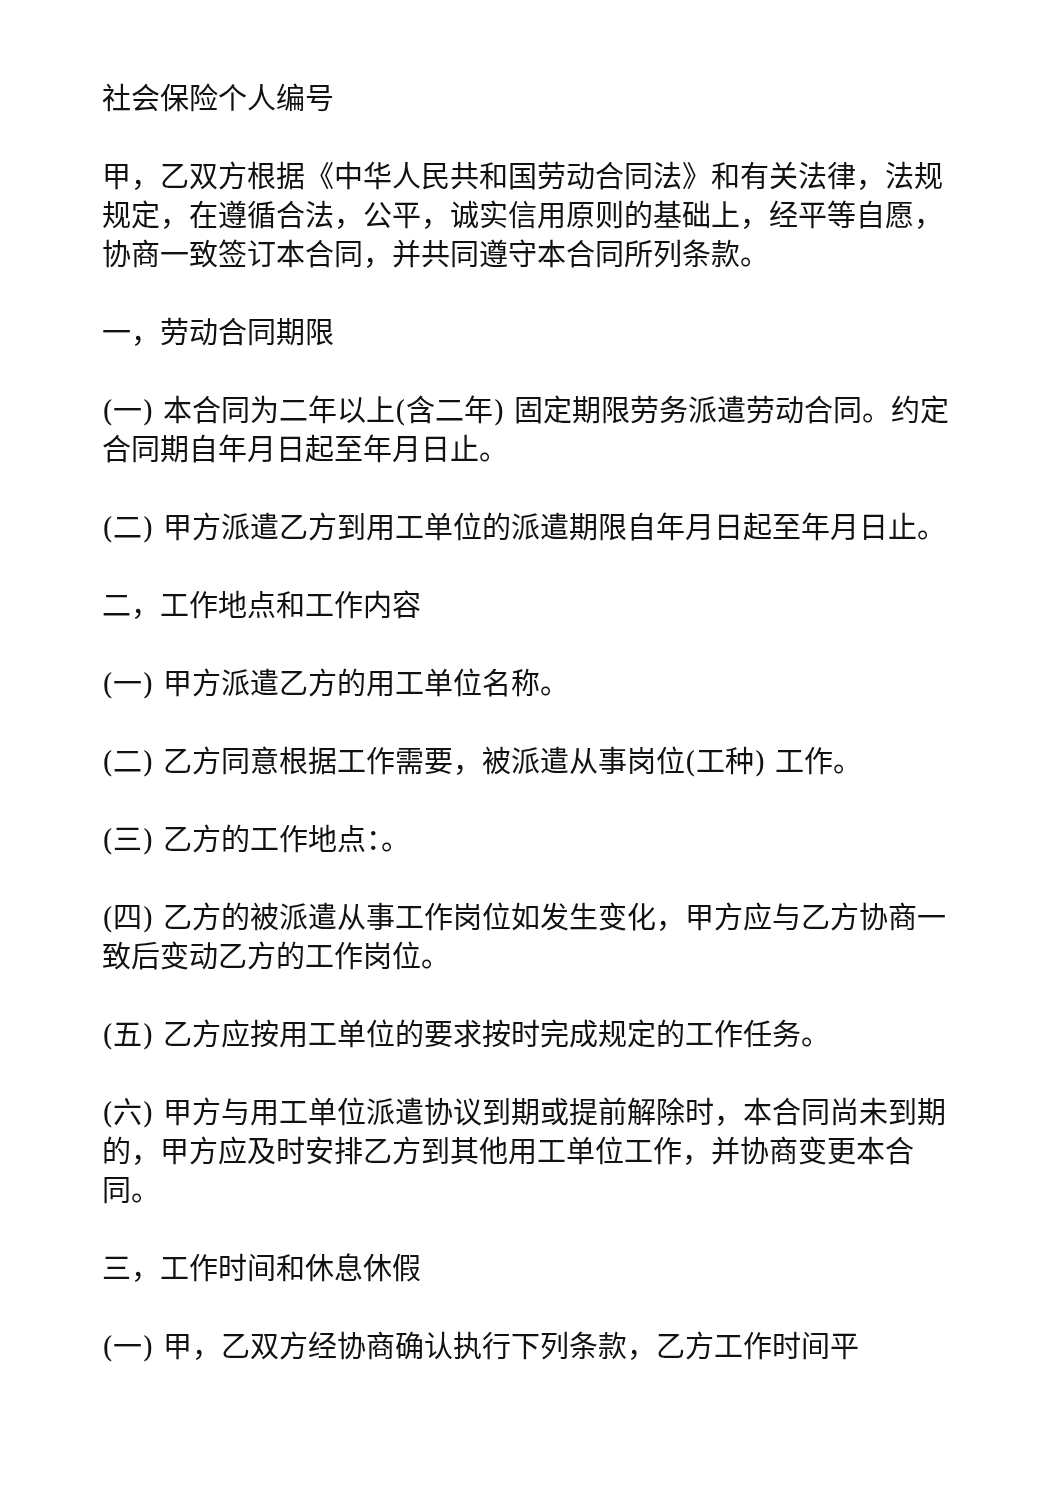社会保险个人编号
甲，乙双方根据《中华人民共和国劳动合同法》和有关法律，法规规定，在遵循合法，公平，诚实信用原则的基础上，经平等自愿，协商一致签订本合同，并共同遵守本合同所列条款。
一，劳动合同期限
(一) 本合同为二年以上(含二年) 固定期限劳务派遣劳动合同。约定合同期自年月日起至年月日止。
(二) 甲方派遣乙方到用工单位的派遣期限自年月日起至年月日止。
二，工作地点和工作内容
(一) 甲方派遣乙方的用工单位名称。
(二) 乙方同意根据工作需要，被派遣从事岗位(工种) 工作。
(三) 乙方的工作地点：。
(四) 乙方的被派遣从事工作岗位如发生变化，甲方应与乙方协商一致后变动乙方的工作岗位。
(五) 乙方应按用工单位的要求按时完成规定的工作任务。
(六) 甲方与用工单位派遣协议到期或提前解除时，本合同尚未到期的，甲方应及时安排乙方到其他用工单位工作，并协商变更本合同。
三，工作时间和休息休假
(一) 甲，乙双方经协商确认执行下列条款，乙方工作时间平